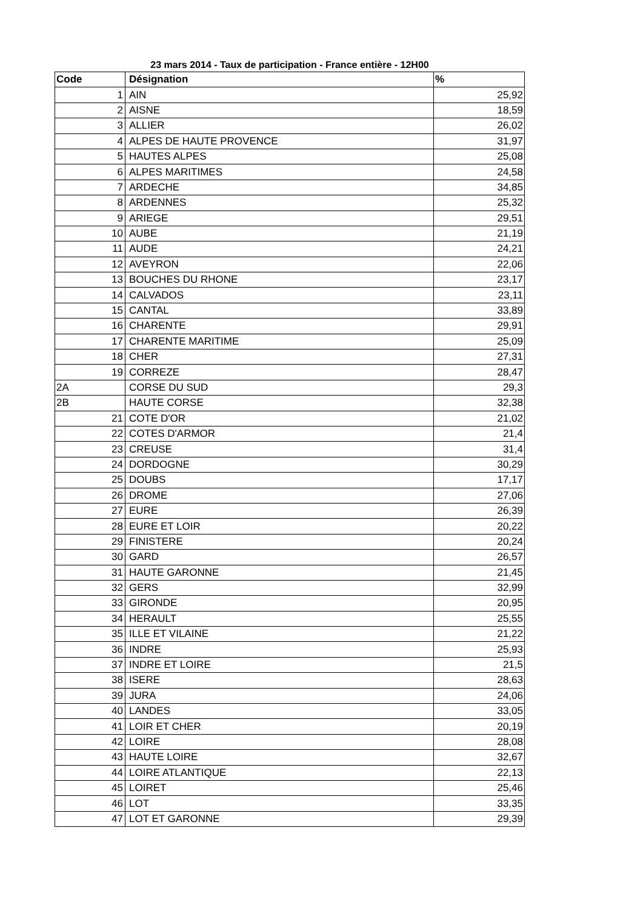23 mars 2014 - Taux de participation - France entière - 12H00
| Code | Désignation | % |
| --- | --- | --- |
| 1 | AIN | 25,92 |
| 2 | AISNE | 18,59 |
| 3 | ALLIER | 26,02 |
| 4 | ALPES DE HAUTE PROVENCE | 31,97 |
| 5 | HAUTES ALPES | 25,08 |
| 6 | ALPES MARITIMES | 24,58 |
| 7 | ARDECHE | 34,85 |
| 8 | ARDENNES | 25,32 |
| 9 | ARIEGE | 29,51 |
| 10 | AUBE | 21,19 |
| 11 | AUDE | 24,21 |
| 12 | AVEYRON | 22,06 |
| 13 | BOUCHES DU RHONE | 23,17 |
| 14 | CALVADOS | 23,11 |
| 15 | CANTAL | 33,89 |
| 16 | CHARENTE | 29,91 |
| 17 | CHARENTE MARITIME | 25,09 |
| 18 | CHER | 27,31 |
| 19 | CORREZE | 28,47 |
| 2A | CORSE DU SUD | 29,3 |
| 2B | HAUTE CORSE | 32,38 |
| 21 | COTE D'OR | 21,02 |
| 22 | COTES D'ARMOR | 21,4 |
| 23 | CREUSE | 31,4 |
| 24 | DORDOGNE | 30,29 |
| 25 | DOUBS | 17,17 |
| 26 | DROME | 27,06 |
| 27 | EURE | 26,39 |
| 28 | EURE ET LOIR | 20,22 |
| 29 | FINISTERE | 20,24 |
| 30 | GARD | 26,57 |
| 31 | HAUTE GARONNE | 21,45 |
| 32 | GERS | 32,99 |
| 33 | GIRONDE | 20,95 |
| 34 | HERAULT | 25,55 |
| 35 | ILLE ET VILAINE | 21,22 |
| 36 | INDRE | 25,93 |
| 37 | INDRE ET LOIRE | 21,5 |
| 38 | ISERE | 28,63 |
| 39 | JURA | 24,06 |
| 40 | LANDES | 33,05 |
| 41 | LOIR ET CHER | 20,19 |
| 42 | LOIRE | 28,08 |
| 43 | HAUTE LOIRE | 32,67 |
| 44 | LOIRE ATLANTIQUE | 22,13 |
| 45 | LOIRET | 25,46 |
| 46 | LOT | 33,35 |
| 47 | LOT ET GARONNE | 29,39 |